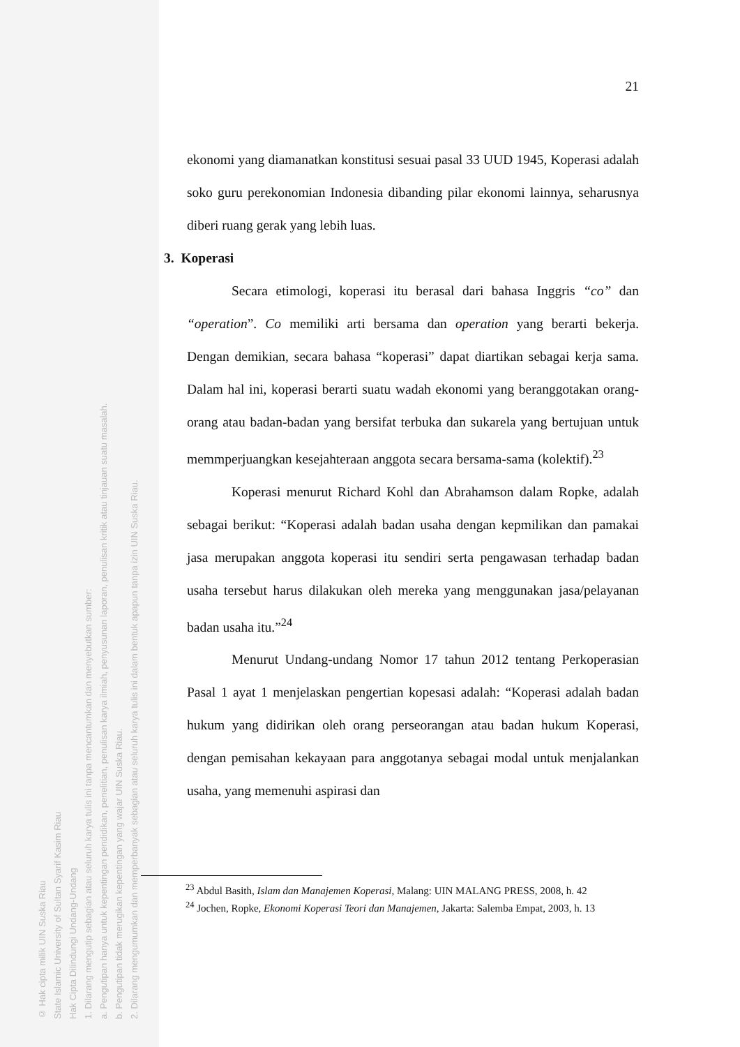© Hak cipta milik UIN Suska Riau
State Islamic University of Sultan Syarif Kasim Riau
Hak Cipta Dilindungi Undang-Undang
1. Dilarang mengutip sebagian atau seluruh karya tulis ini tanpa mencantumkan dan menyebutkan sumber:
a. Pengutipan hanya untuk kepentingan pendidikan, penelitian, penulisan karya ilmiah, penyusunan laporan, penulisan kritik atau tinjauan suatu masalah.
b. Pengutipan tidak merugikan kepentingan yang wajar UIN Suska Riau.
2. Dilarang mengumumkan dan memperbanyak sebagian atau seluruh karya tulis ini dalam bentuk apapun tanpa izin UIN Suska Riau.
21
ekonomi yang diamanatkan konstitusi sesuai pasal 33 UUD 1945, Koperasi adalah soko guru perekonomian Indonesia dibanding pilar ekonomi lainnya, seharusnya diberi ruang gerak yang lebih luas.
3. Koperasi
Secara etimologi, koperasi itu berasal dari bahasa Inggris “co” dan “operation”. Co memiliki arti bersama dan operation yang berarti bekerja. Dengan demikian, secara bahasa “koperasi” dapat diartikan sebagai kerja sama. Dalam hal ini, koperasi berarti suatu wadah ekonomi yang beranggotakan orang-orang atau badan-badan yang bersifat terbuka dan sukarela yang bertujuan untuk memmperjuangkan kesejahteraan anggota secara bersama-sama (kolektif).<sup>23</sup>
Koperasi menurut Richard Kohl dan Abrahamson dalam Ropke, adalah sebagai berikut: “Koperasi adalah badan usaha dengan kepmilikan dan pamakai jasa merupakan anggota koperasi itu sendiri serta pengawasan terhadap badan usaha tersebut harus dilakukan oleh mereka yang menggunakan jasa/pelayanan badan usaha itu.”<sup>24</sup>
Menurut Undang-undang Nomor 17 tahun 2012 tentang Perkoperasian Pasal 1 ayat 1 menjelaskan pengertian kopesasi adalah: “Koperasi adalah badan hukum yang didirikan oleh orang perseorangan atau badan hukum Koperasi, dengan pemisahan kekayaan para anggotanya sebagai modal untuk menjalankan usaha, yang memenuhi aspirasi dan
<sup>23</sup> Abdul Basith, Islam dan Manajemen Koperasi, Malang: UIN MALANG PRESS, 2008, h. 42
<sup>24</sup> Jochen, Ropke, Ekonomi Koperasi Teori dan Manajemen, Jakarta: Salemba Empat, 2003, h. 13